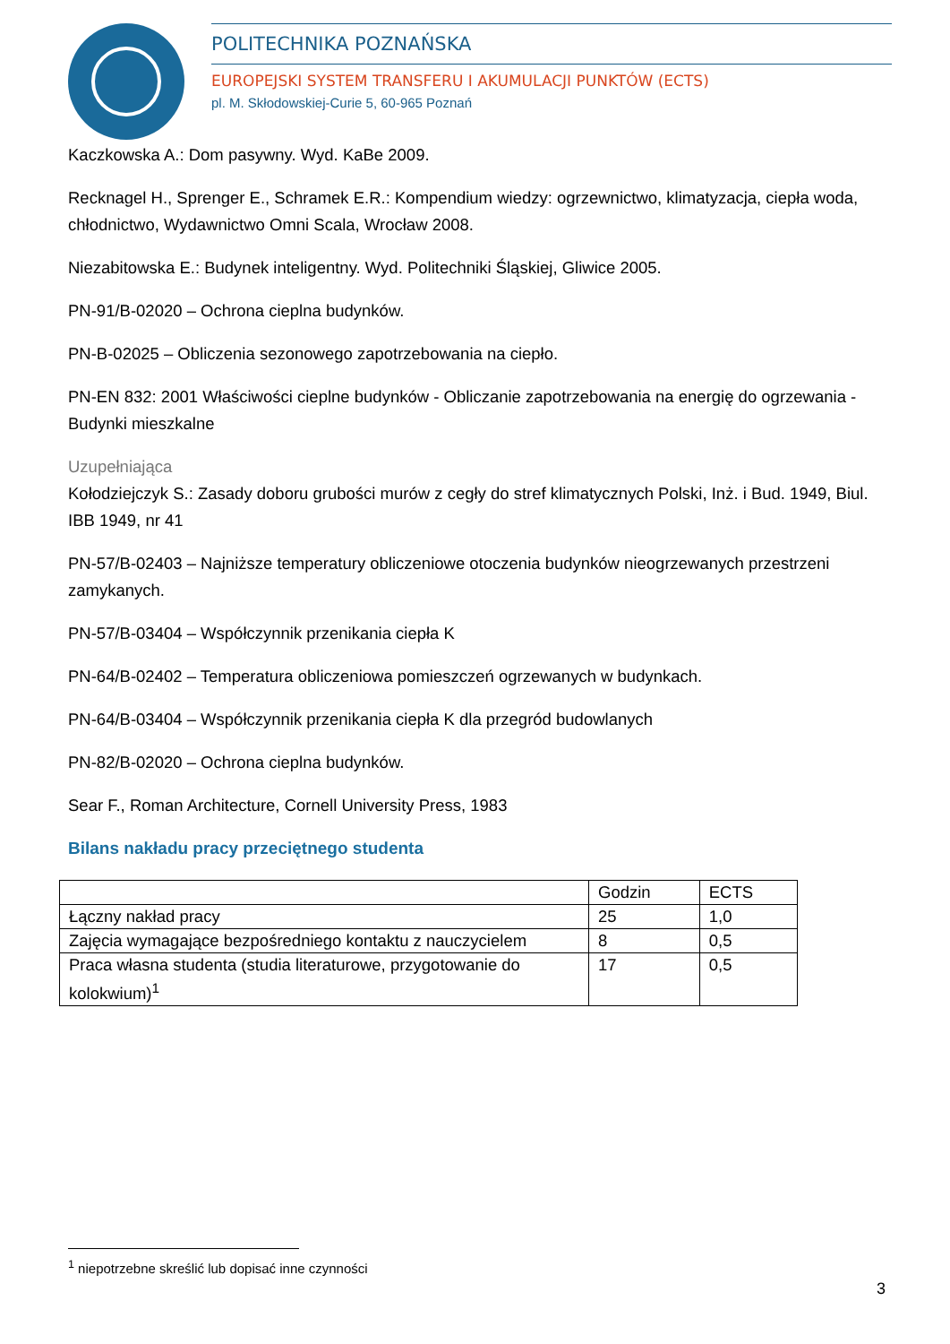POLITECHNIKA POZNAŃSKA
EUROPEJSKI SYSTEM TRANSFERU I AKUMULACJI PUNKTÓW (ECTS)
pl. M. Skłodowskiej-Curie 5, 60-965 Poznań
Kaczkowska A.: Dom pasywny. Wyd. KaBe 2009.
Recknagel H., Sprenger E., Schramek E.R.: Kompendium wiedzy: ogrzewnictwo, klimatyzacja, ciepła woda, chłodnictwo, Wydawnictwo Omni Scala, Wrocław 2008.
Niezabitowska E.: Budynek inteligentny. Wyd. Politechniki Śląskiej, Gliwice 2005.
PN-91/B-02020 – Ochrona cieplna budynków.
PN-B-02025 – Obliczenia sezonowego zapotrzebowania na ciepło.
PN-EN 832: 2001 Właściwości cieplne budynków - Obliczanie zapotrzebowania na energię do ogrzewania - Budynki mieszkalne
Uzupełniająca
Kołodziejczyk S.: Zasady doboru grubości murów z cegły do stref klimatycznych Polski, Inż. i Bud. 1949, Biul. IBB 1949, nr 41
PN-57/B-02403 – Najniższe temperatury obliczeniowe otoczenia budynków nieogrzewanych przestrzeni zamykanych.
PN-57/B-03404 – Współczynnik przenikania ciepła K
PN-64/B-02402 – Temperatura obliczeniowa pomieszczeń ogrzewanych w budynkach.
PN-64/B-03404 – Współczynnik przenikania ciepła K dla przegród budowlanych
PN-82/B-02020 – Ochrona cieplna budynków.
Sear F., Roman Architecture, Cornell University Press, 1983
Bilans nakładu pracy przeciętnego studenta
| | Godzin | ECTS |
| Łączny nakład pracy | 25 | 1,0 |
| Zajęcia wymagające bezpośredniego kontaktu z nauczycielem | 8 | 0,5 |
| Praca własna studenta (studia literaturowe, przygotowanie do kolokwium)<sup>1</sup> | 17 | 0,5 |
<sup>1</sup> niepotrzebne skreślić lub dopisać inne czynności
3